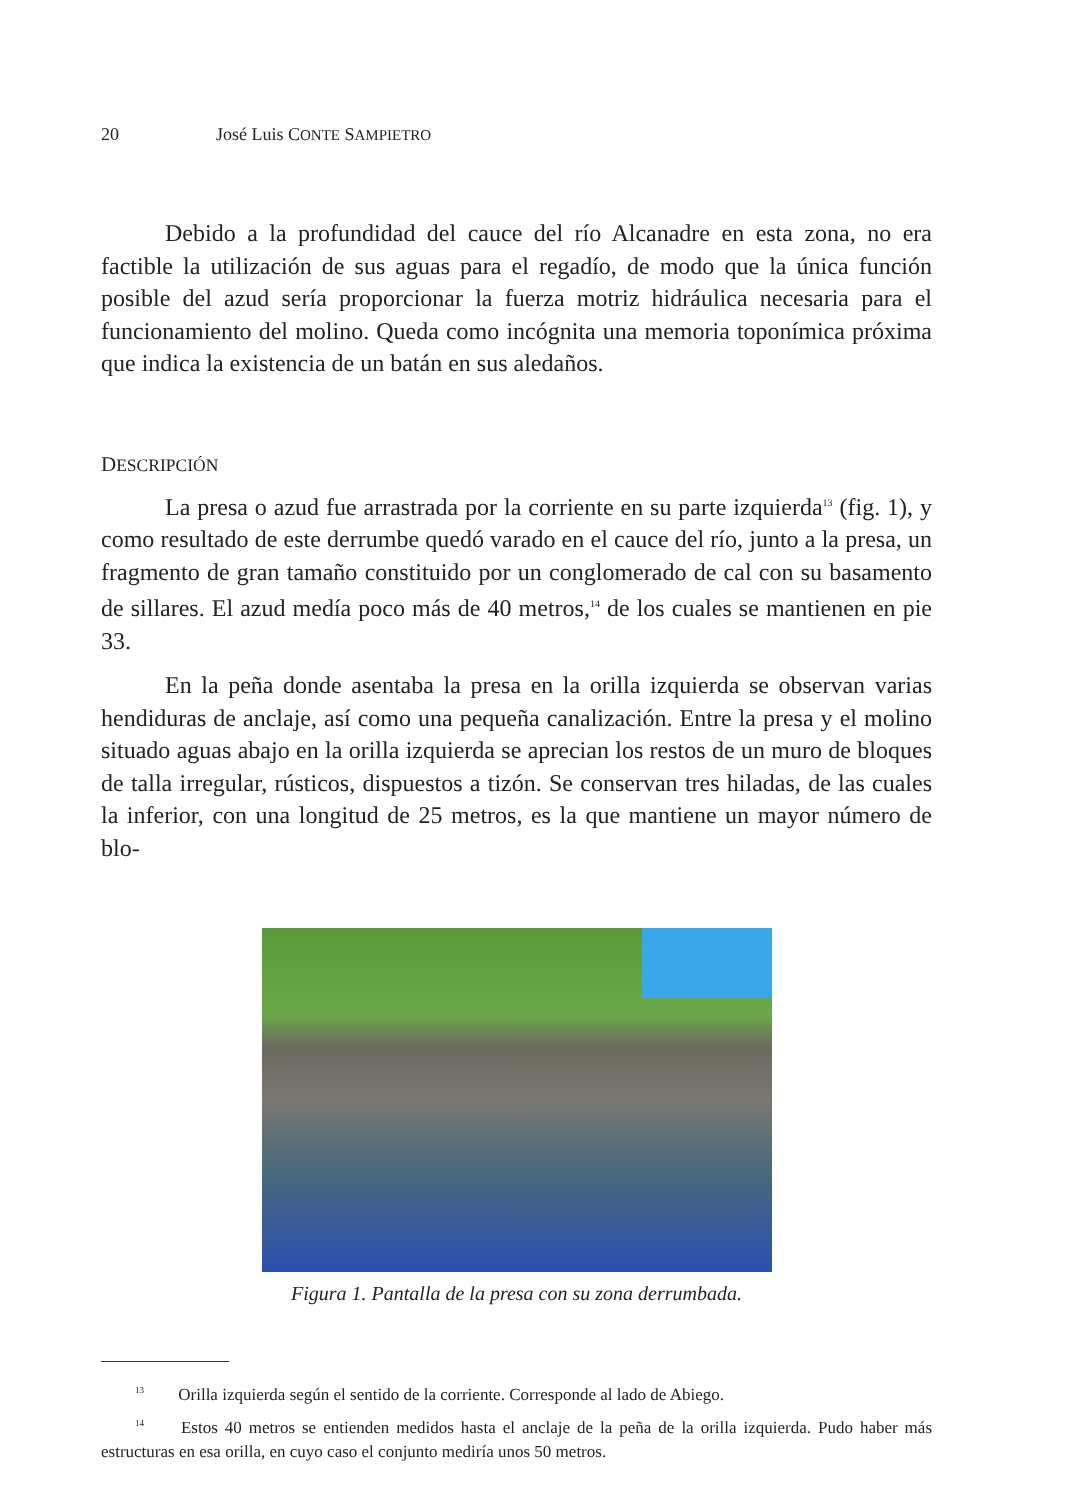20 José Luis CONTE SAMPIETRO
Debido a la profundidad del cauce del río Alcanadre en esta zona, no era factible la utilización de sus aguas para el regadío, de modo que la única función posible del azud sería proporcionar la fuerza motriz hidráulica necesaria para el funcionamiento del molino. Queda como incógnita una memoria toponímica próxima que indica la existencia de un batán en sus aledaños.
DESCRIPCIÓN
La presa o azud fue arrastrada por la corriente en su parte izquierda<sup>13</sup> (fig. 1), y como resultado de este derrumbe quedó varado en el cauce del río, junto a la presa, un fragmento de gran tamaño constituido por un conglomerado de cal con su basamento de sillares. El azud medía poco más de 40 metros,<sup>14</sup> de los cuales se mantienen en pie 33.
En la peña donde asentaba la presa en la orilla izquierda se observan varias hendiduras de anclaje, así como una pequeña canalización. Entre la presa y el molino situado aguas abajo en la orilla izquierda se aprecian los restos de un muro de bloques de talla irregular, rústicos, dispuestos a tizón. Se conservan tres hiladas, de las cuales la inferior, con una longitud de 25 metros, es la que mantiene un mayor número de blo-
Figura 1. Pantalla de la presa con su zona derrumbada.
<sup>13</sup> Orilla izquierda según el sentido de la corriente. Corresponde al lado de Abiego.
<sup>14</sup> Estos 40 metros se entienden medidos hasta el anclaje de la peña de la orilla izquierda. Pudo haber más estructuras en esa orilla, en cuyo caso el conjunto mediría unos 50 metros.